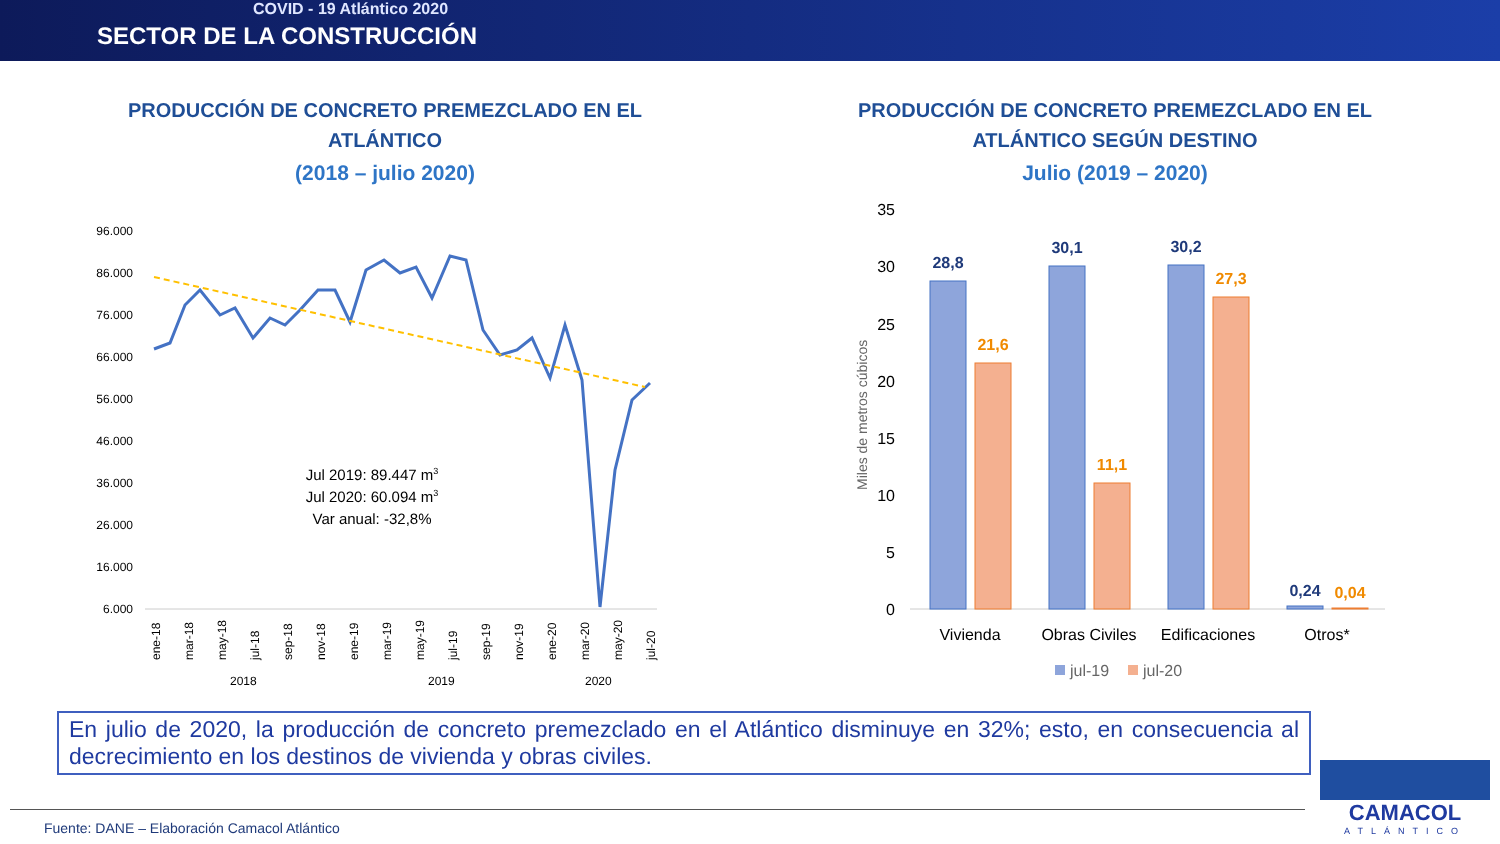COVID - 19 Atlántico 2020
SECTOR DE LA CONSTRUCCIÓN
PRODUCCIÓN DE CONCRETO PREMEZCLADO EN EL ATLÁNTICO
(2018 – julio 2020)
PRODUCCIÓN DE CONCRETO PREMEZCLADO EN EL ATLÁNTICO SEGÚN DESTINO
Julio (2019 – 2020)
96.000
86.000
76.000
66.000
56.000
46.000
36.000
26.000
16.000
6.000
Jul 2019: 89.447 m3
Jul 2020: 60.094 m3
Var anual: -32,8%
ene-18
mar-18
may-18
jul-18
sep-18
nov-18
ene-19
mar-19
may-19
jul-19
sep-19
nov-19
ene-20
mar-20
may-20
jul-20
2018
2019
2020
35
30
25
20
15
10
5
0
Miles de metros cúbicos
28,8
30,1
30,2
0,24
21,6
11,1
27,3
0,04
Vivienda
Obras Civiles
Edificaciones
Otros*
jul-19
jul-20
En julio de 2020, la producción de concreto premezclado en el Atlántico disminuye en 32%; esto, en consecuencia al decrecimiento en los destinos de vivienda y obras civiles.
Fuente: DANE – Elaboración Camacol Atlántico
CAMACOL
ATLÁNTICO